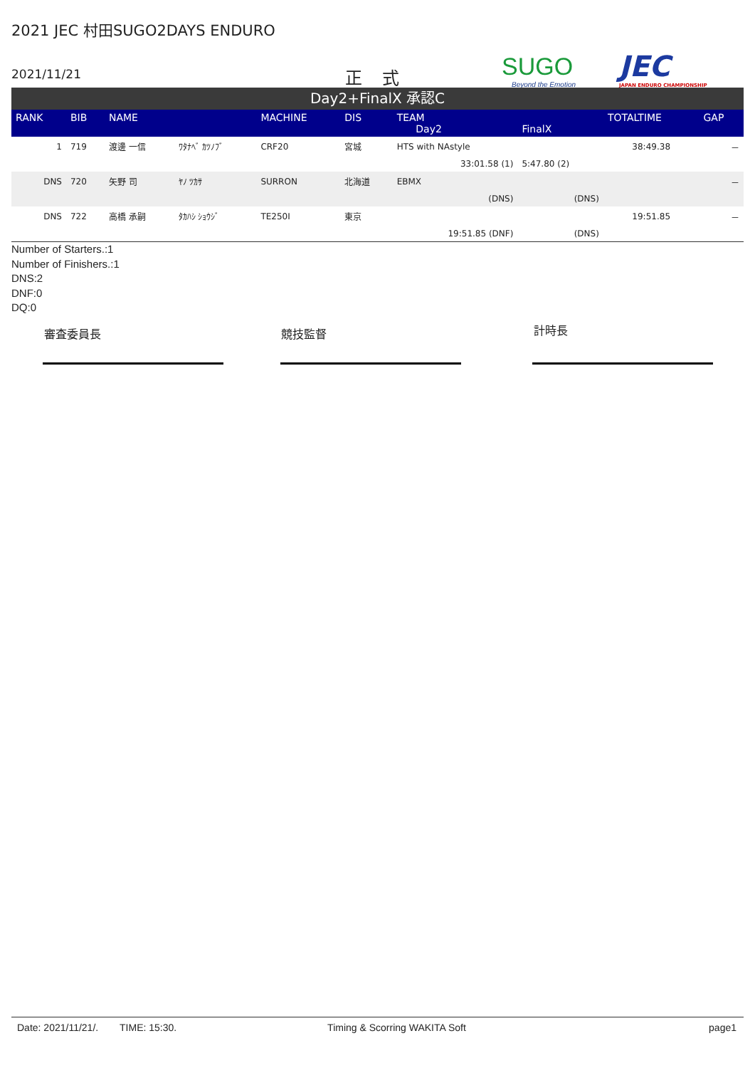2021 JEC 村田SUGO2DAYS ENDURO
2021/11/21 正式 SUGO
Beyond the Emotion
JEC
JAPAN ENDURO CHAMPIONSHIP
Day2+FinalX 承認C
| RANK | BIB | NAME | | MACHINE | DIS | TEAM Day2 | FinalX | TOTALTIME | GAP |
| --- | --- | --- | --- | --- | --- | --- | --- | --- | --- |
| 1 | 719 | 渡邊 一信 | ﾜﾀﾅﾍﾞ ｶﾂﾉﾌﾞ | CRF20 | 宮城 | HTS with NAstyle | | 38:49.38 | － |
| | | | | | | 33:01.58 (1) | 5:47.80 (2) | | |
| DNS | 720 | 矢野 司 | ﾔﾉ ﾂｶｻ | SURRON | 北海道 | EBMX | | | － |
| | | | | | | (DNS) | (DNS) | | |
| DNS | 722 | 高橋 承嗣 | ﾀｶﾊｼ ｼｮｳｼﾞ | TE250I | 東京 | | | 19:51.85 | － |
| | | | | | | 19:51.85 (DNF) | (DNS) | | |
Number of Starters.:1
Number of Finishers.:1
DNS:2
DNF:0
DQ:0
審査委員長 競技監督 計時長
Date: 2021/11/21/. TIME: 15:30. Timing & Scorring WAKITA Soft page1